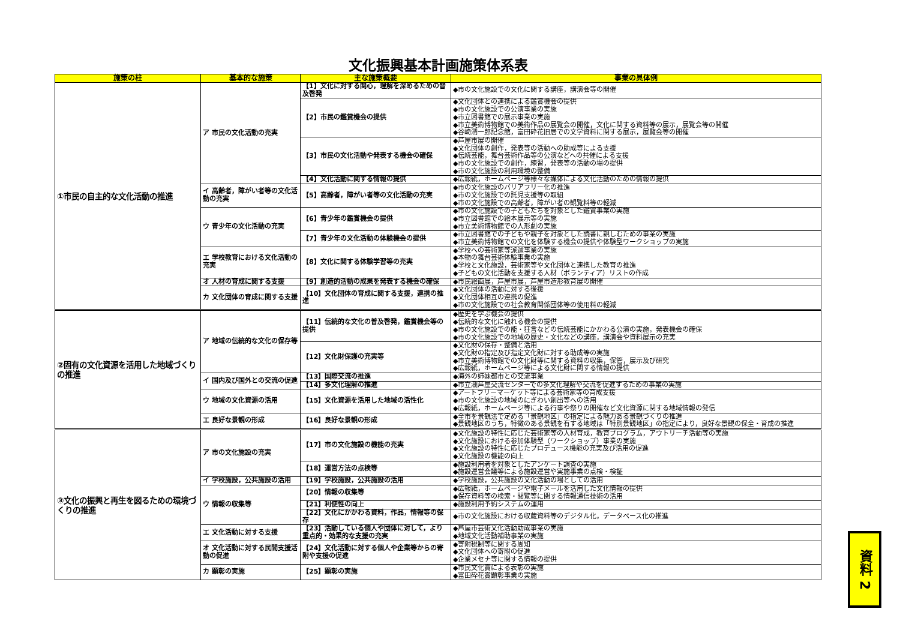文化振興基本計画施策体系表
| 施策の柱 | 基本的な施策 | 主な施策概要 | 事業の具体例 |
| --- | --- | --- | --- |
| ①市民の自主的な文化活動の推進 | ア 市民の文化活動の充実 | 【1】文化に対する関心，理解を深めるための普及啓発 | ◆市の文化施設での文化に関する講座，講演会等の開催 |
| | | 【2】市民の鑑賞機会の提供 | ◆文化団体との連携による鑑賞機会の提供 ◆市の文化施設での公演事業の実施 ◆市立図書館での展示事業の実施 ◆市立美術博物館での美術作品の展覧会の開催，文化に関する資料等の展示，展覧会等の開催 ◆谷崎潤一郎記念館，富田砕花旧居での文学資料に関する展示，展覧会等の開催 |
| | | 【3】市民の文化活動や発表する機会の確保 | ◆芦屋市展の開催 ◆文化団体の創作，発表等の活動への助成等による支援 ◆伝統芸能，舞台芸術作品等の公演などへの共催による支援 ◆市の文化施設での創作，練習，発表等の活動の場の提供 ◆市の文化施設の利用環境の整備 |
| | | 【4】文化活動に関する情報の提供 | ◆広報紙，ホームページ等様々な媒体による文化活動のための情報の提供 |
| | イ 高齢者，障がい者等の文化活動の充実 | 【5】高齢者，障がい者等の文化活動の充実 | ◆市の文化施設のバリアフリー化の推進 ◆市の文化施設での託児支援等の取組 ◆市の文化施設での高齢者，障がい者の観覧料等の軽減 |
| | ウ 青少年の文化活動の充実 | 【6】青少年の鑑賞機会の提供 | ◆市の文化施設での子どもたちを対象とした鑑賞事業の実施 ◆市立図書館での絵本展示等の実施 ◆市立美術博物館での人形劇の実施 |
| | | 【7】青少年の文化活動の体験機会の提供 | ◆市立図書館での子どもや親子を対象とした読書に親しむための事業の実施 ◆市立美術博物館での文化を体験する機会の提供や体験型ワークショップの実施 |
| | エ 学校教育における文化活動の充実 | 【8】文化に関する体験学習等の充実 | ◆学校への芸術家等派遣事業の実施 ◆本物の舞台芸術体験事業の実施 ◆学校と文化施設，芸術家等や文化団体と連携した教育の推進 ◆子どもの文化活動を支援する人材（ボランティア）リストの作成 |
| | オ 人材の育成に関する支援 | 【9】創造的活動の成果を発表する機会の確保 | ◆市民絵画展，芦屋市展，芦屋市造形教育展の開催 |
| | カ 文化団体の育成に関する支援 | 【10】文化団体の育成に関する支援，連携の推進 | ◆文化団体の活動に対する後援 ◆文化団体相互の連携の促進 ◆市の文化施設での社会教育関係団体等の使用料の軽減 |
| ②固有の文化資源を活用した地域づくりの推進 | ア 地域の伝統的な文化の保存等 | 【11】伝統的な文化の普及啓発，鑑賞機会等の提供 | ◆歴史を学ぶ機会の提供 ◆伝統的な文化に触れる機会の提供 ◆市の文化施設での能・狂言などの伝統芸能にかかわる公演の実施，発表機会の確保 ◆市の文化施設での地域の歴史・文化などの講座，講演会や資料展示の充実 |
| | | 【12】文化財保護の充実等 | ◆文化財の保存・整備と活用 ◆文化財の指定及び指定文化財に対する助成等の実施 ◆市立美術博物館での文化財等に関する資料の収集，保管，展示及び研究 ◆広報紙，ホームページ等による文化財に関する情報の提供 |
| | イ 国内及び国外との交流の促進 | 【13】国際交流の推進 | ◆海外の姉妹都市との交流事業 |
| | | 【14】多文化理解の推進 | ◆市立潮芦屋交流センターでの多文化理解や交流を促進するための事業の実施 |
| | ウ 地域の文化資源の活用 | 【15】文化資源を活用した地域の活性化 | ◆アートフリーマーケット等による芸術家等の育成支援 ◆市の文化施設の地域のにぎわい創出等への活用 ◆広報紙，ホームページ等による行事や祭りの開催など文化資源に関する地域情報の発信 |
| | エ 良好な景観の形成 | 【16】良好な景観の形成 | ◆全市を景観法で定める「景観地区」の指定による魅力ある景観づくりの推進 ◆景観地区のうち，特徴のある景観を有する地域は「特別景観地区」の指定により，良好な景観の保全・育成の推進 |
| ③文化の振興と再生を図るための環境づくりの推進 | ア 市の文化施設の充実 | 【17】市の文化施設の機能の充実 | ◆文化施設の特性に応じた芸術家等の人材育成，教育プログラム，アウトリーチ活動等の実施 ◆文化施設における参加体験型（ワークショップ）事業の実施 ◆文化施設の特性に応じたプロデュース機能の充実及び活用の促進 ◆文化施設の機能の向上 |
| | | 【18】運営方法の点検等 | ◆施設利用者を対象としたアンケート調査の実施 ◆施設運営会議等による施設運営や実施事業の点検・検証 |
| | イ 学校施設，公共施設の活用 | 【19】学校施設，公共施設の活用 | ◆学校施設，公共施設の文化活動の場としての活用 |
| | ウ 情報の収集等 | 【20】情報の収集等 | ◆広報紙，ホームページや電子メールを活用した文化情報の提供 ◆保存資料等の検索・閲覧等に関する情報通信技術の活用 |
| | | 【21】利便性の向上 | ◆施設利用予約システムの運用 |
| | | 【22】文化にかかわる資料，作品，情報等の保存 | ◆市の文化施設における収蔵資料等のデジタル化，データベース化の推進 |
| | エ 文化活動に対する支援 | 【23】活動している個人や団体に対して，より重点的・効果的な支援の充実 | ◆芦屋市芸術文化活動助成事業の実施 ◆地域文化活動補助事業の実施 |
| | オ 文化活動に対する民間支援活動の促進 | 【24】文化活動に対する個人や企業等からの寄附や支援の促進 | ◆寄附税制等に関する周知 ◆文化団体への寄附の促進 ◆企業メセナ等に関する情報の提供 |
| | カ 顕彰の実施 | 【25】顕彰の実施 | ◆市民文化賞による表彰の実施 ◆富田砕花賞顕彰事業の実施 |
資料 2